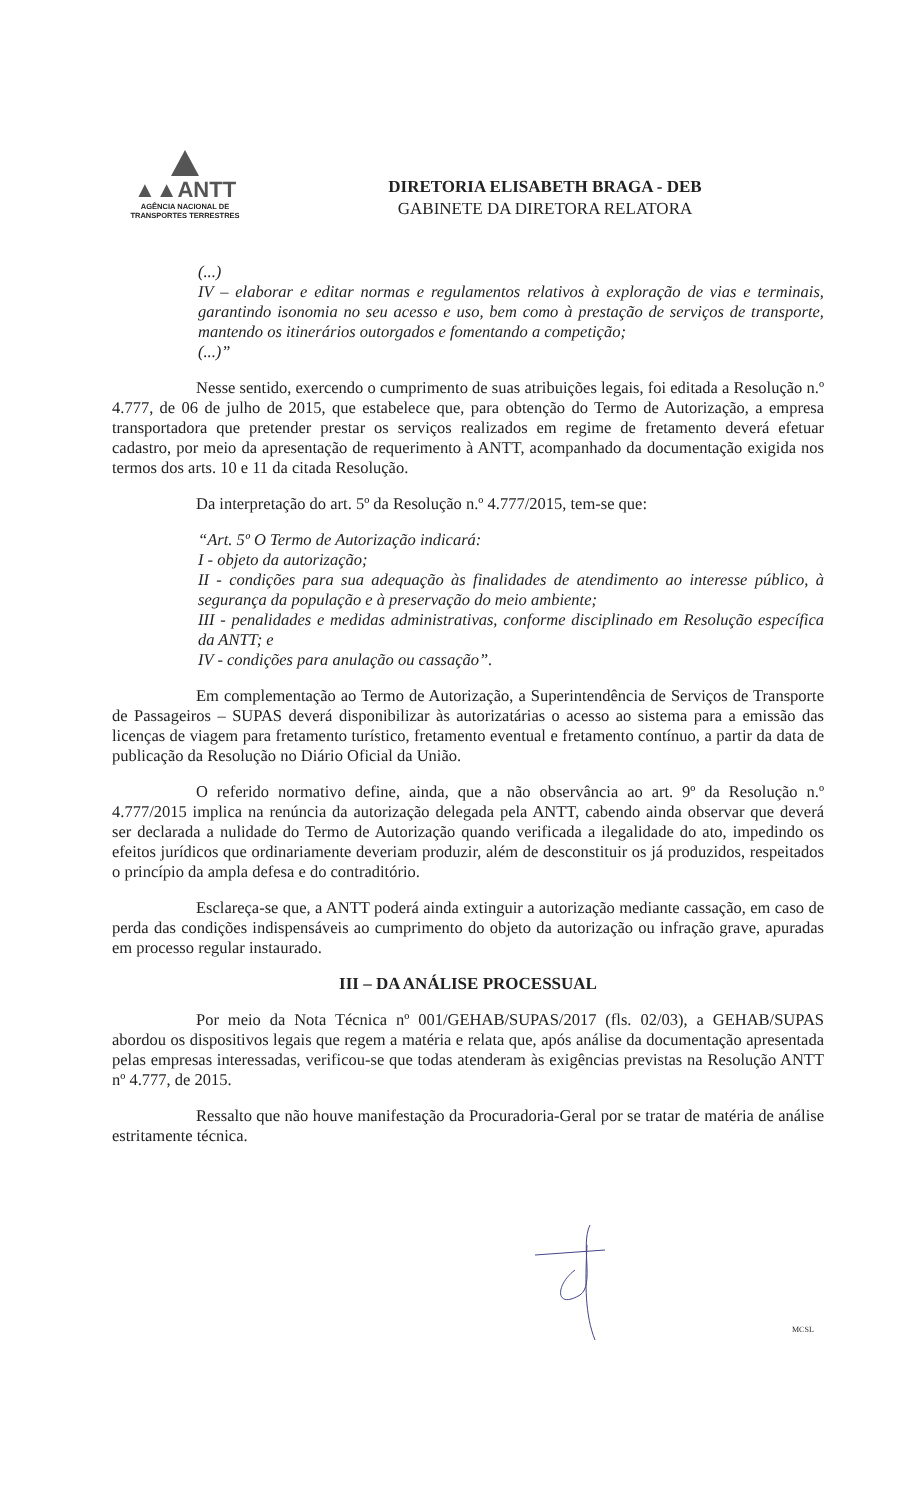▲▲ANTT
AGÊNCIA NACIONAL DE
TRANSPORTES TERRESTRES
DIRETORIA ELISABETH BRAGA - DEB
GABINETE DA DIRETORA RELATORA
(...)
IV – elaborar e editar normas e regulamentos relativos à exploração de vias e terminais, garantindo isonomia no seu acesso e uso, bem como à prestação de serviços de transporte, mantendo os itinerários outorgados e fomentando a competição;
(...)”
Nesse sentido, exercendo o cumprimento de suas atribuições legais, foi editada a Resolução n.º 4.777, de 06 de julho de 2015, que estabelece que, para obtenção do Termo de Autorização, a empresa transportadora que pretender prestar os serviços realizados em regime de fretamento deverá efetuar cadastro, por meio da apresentação de requerimento à ANTT, acompanhado da documentação exigida nos termos dos arts. 10 e 11 da citada Resolução.
Da interpretação do art. 5º da Resolução n.º 4.777/2015, tem-se que:
“Art. 5º O Termo de Autorização indicará:
I - objeto da autorização;
II - condições para sua adequação às finalidades de atendimento ao interesse público, à segurança da população e à preservação do meio ambiente;
III - penalidades e medidas administrativas, conforme disciplinado em Resolução específica da ANTT; e
IV - condições para anulação ou cassação”.
Em complementação ao Termo de Autorização, a Superintendência de Serviços de Transporte de Passageiros – SUPAS deverá disponibilizar às autorizatárias o acesso ao sistema para a emissão das licenças de viagem para fretamento turístico, fretamento eventual e fretamento contínuo, a partir da data de publicação da Resolução no Diário Oficial da União.
O referido normativo define, ainda, que a não observância ao art. 9º da Resolução n.º 4.777/2015 implica na renúncia da autorização delegada pela ANTT, cabendo ainda observar que deverá ser declarada a nulidade do Termo de Autorização quando verificada a ilegalidade do ato, impedindo os efeitos jurídicos que ordinariamente deveriam produzir, além de desconstituir os já produzidos, respeitados o princípio da ampla defesa e do contraditório.
Esclareça-se que, a ANTT poderá ainda extinguir a autorização mediante cassação, em caso de perda das condições indispensáveis ao cumprimento do objeto da autorização ou infração grave, apuradas em processo regular instaurado.
III – DA ANÁLISE PROCESSUAL
Por meio da Nota Técnica nº 001/GEHAB/SUPAS/2017 (fls. 02/03), a GEHAB/SUPAS abordou os dispositivos legais que regem a matéria e relata que, após análise da documentação apresentada pelas empresas interessadas, verificou-se que todas atenderam às exigências previstas na Resolução ANTT nº 4.777, de 2015.
Ressalto que não houve manifestação da Procuradoria-Geral por se tratar de matéria de análise estritamente técnica.
MCSL